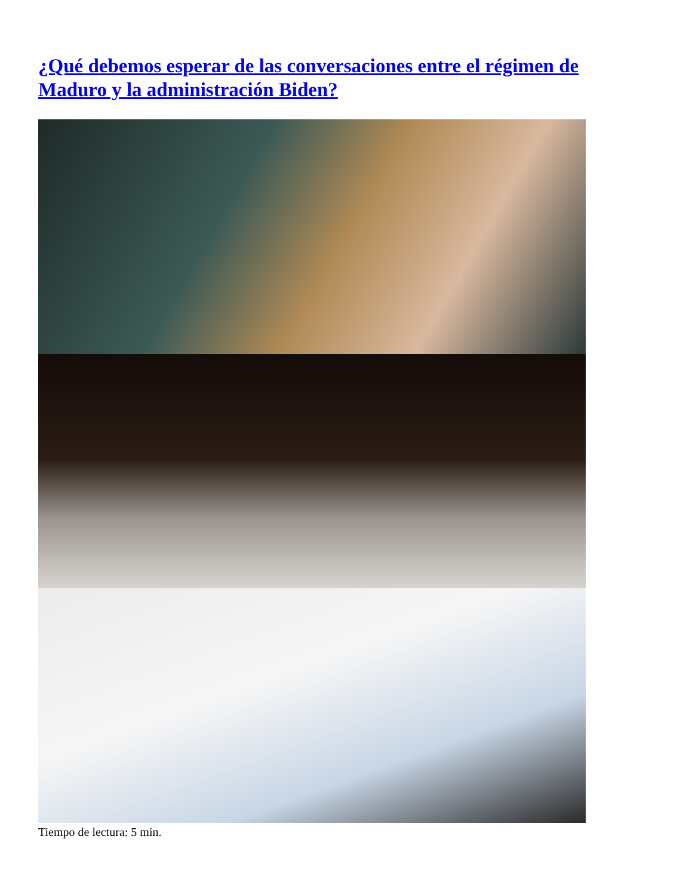¿Qué debemos esperar de las conversaciones entre el régimen de Maduro y la administración Biden?
Tiempo de lectura: 5 min.